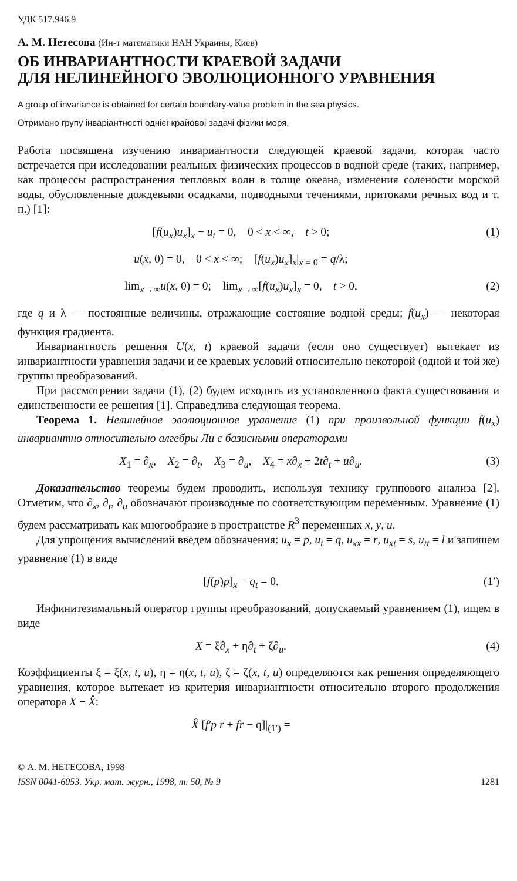УДК 517.946.9
А. М. Нетесова (Ин-т математики НАН Украины, Киев)
ОБ ИНВАРИАНТНОСТИ КРАЕВОЙ ЗАДАЧИ
ДЛЯ НЕЛИНЕЙНОГО ЭВОЛЮЦИОННОГО УРАВНЕНИЯ
A group of invariance is obtained for certain boundary-value problem in the sea physics.
Отримано групу інваріантності однієї крайової задачі фізики моря.
Работа посвящена изучению инвариантности следующей краевой задачи, которая часто встречается при исследовании реальных физических процессов в водной среде (таких, например, как процессы распространения тепловых волн в толще океана, изменения солености морской воды, обусловленные дождевыми осадками, подводными течениями, притоками речных вод и т. п.) [1]:
[f(u<sub>x</sub>)u<sub>x</sub>]<sub>x</sub> − u<sub>t</sub> = 0, 0 < x < ∞, t > 0; (1)
u(x, 0) = 0, 0 < x < ∞; [f(u<sub>x</sub>)u<sub>x</sub>]<sub>x</sub>|<sub>x = 0</sub> = q/λ;
lim<sub>x→∞</sub>u(x, 0) = 0; lim<sub>x→∞</sub>[f(u<sub>x</sub>)u<sub>x</sub>]<sub>x</sub> = 0, t > 0, (2)
где q и λ — постоянные величины, отражающие состояние водной среды; f(u<sub>x</sub>) — некоторая функция градиента.
Инвариантность решения U(x, t) краевой задачи (если оно существует) вытекает из инвариантности уравнения задачи и ее краевых условий относительно некоторой (одной и той же) группы преобразований.
При рассмотрении задачи (1), (2) будем исходить из установленного факта существования и единственности ее решения [1]. Справедлива следующая теорема.
Теорема 1. Нелинейное эволюционное уравнение (1) при произвольной функции f(u<sub>x</sub>) инвариантно относительно алгебры Ли с базисными операторами
X<sub>1</sub> = ∂<sub>x</sub>, X<sub>2</sub> = ∂<sub>t</sub>, X<sub>3</sub> = ∂<sub>u</sub>, X<sub>4</sub> = x∂<sub>x</sub> + 2t∂<sub>t</sub> + u∂<sub>u</sub>. (3)
Доказательство теоремы будем проводить, используя технику группового анализа [2]. Отметим, что ∂<sub>x</sub>, ∂<sub>t</sub>, ∂<sub>u</sub> обозначают производные по соответствующим переменным. Уравнение (1) будем рассматривать как многообразие в пространстве R<sup>3</sup> переменных x, y, u.
Для упрощения вычислений введем обозначения: u<sub>x</sub> = p, u<sub>t</sub> = q, u<sub>xx</sub> = r, u<sub>xt</sub> = s, u<sub>tt</sub> = l и запишем уравнение (1) в виде
[f(p)p]<sub>x</sub> − q<sub>t</sub> = 0. (1′)
Инфинитезимальный оператор группы преобразований, допускаемый уравнением (1), ищем в виде
X = ξ∂<sub>x</sub> + η∂<sub>t</sub> + ζ∂<sub>u</sub>. (4)
Коэффициенты ξ = ξ(x, t, u), η = η(x, t, u), ζ = ζ(x, t, u) определяются как решения определяющего уравнения, которое вытекает из критерия инвариантности относительно второго продолжения оператора X − X̂̂:
X̂̂ [f′p r + fr − q]|<sub>(1′)</sub> =
© А. М. НЕТЕСОВА, 1998
ISSN 0041-6053. Укр. мат. журн., 1998, т. 50, № 9 1281